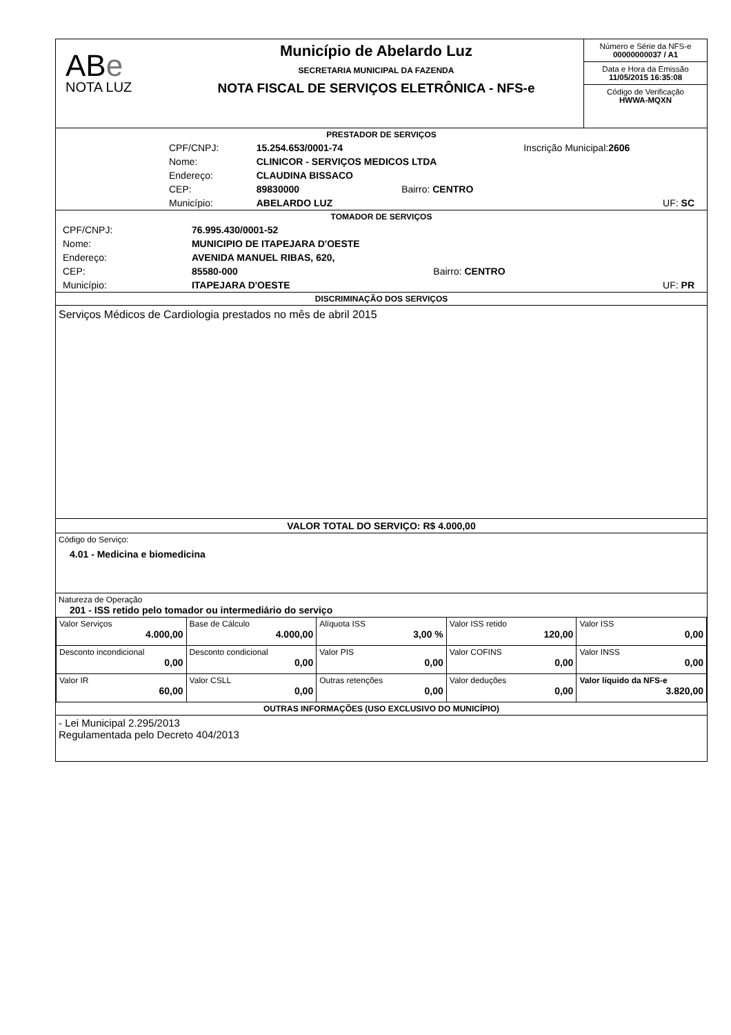ABe
NOTA LUZ
Município de Abelardo Luz
SECRETARIA MUNICIPAL DA FAZENDA
NOTA FISCAL DE SERVIÇOS ELETRÔNICA - NFS-e
Número e Série da NFS-e
00000000037 / A1
Data e Hora da Emissão
11/05/2015 16:35:08
Código de Verificação
HWWA-MQXN
PRESTADOR DE SERVIÇOS
| CPF/CNPJ: | 15.254.653/0001-74 | | Inscrição Municipal: 2606 |
| Nome: | CLINICOR - SERVIÇOS MEDICOS LTDA | | |
| Endereço: | CLAUDINA BISSACO | | |
| CEP: | 89830000 | Bairro: CENTRO | |
| Município: | ABELARDO LUZ | | UF: SC |
TOMADOR DE SERVIÇOS
| CPF/CNPJ: | 76.995.430/0001-52 | | |
| Nome: | MUNICIPIO DE ITAPEJARA D'OESTE | | |
| Endereço: | AVENIDA MANUEL RIBAS, 620, | | |
| CEP: | 85580-000 | Bairro: CENTRO | |
| Município: | ITAPEJARA D'OESTE | | UF: PR |
DISCRIMINAÇÃO DOS SERVIÇOS
Serviços Médicos de Cardiologia prestados no mês de abril 2015
VALOR TOTAL DO SERVIÇO: R$ 4.000,00
Código do Serviço:
4.01 - Medicina e biomedicina
Natureza de Operação
201 - ISS retido pelo tomador ou intermediário do serviço
| Valor Serviços 4.000,00 | Base de Cálculo 4.000,00 | Alíquota ISS 3,00 % | Valor ISS retido 120,00 | Valor ISS 0,00 |
| Desconto incondicional 0,00 | Desconto condicional 0,00 | Valor PIS 0,00 | Valor COFINS 0,00 | Valor INSS 0,00 |
| Valor IR 60,00 | Valor CSLL 0,00 | Outras retenções 0,00 | Valor deduções 0,00 | Valor líquido da NFS-e 3.820,00 |
OUTRAS INFORMAÇÕES (USO EXCLUSIVO DO MUNICÍPIO)
- Lei Municipal 2.295/2013
Regulamentada pelo Decreto 404/2013